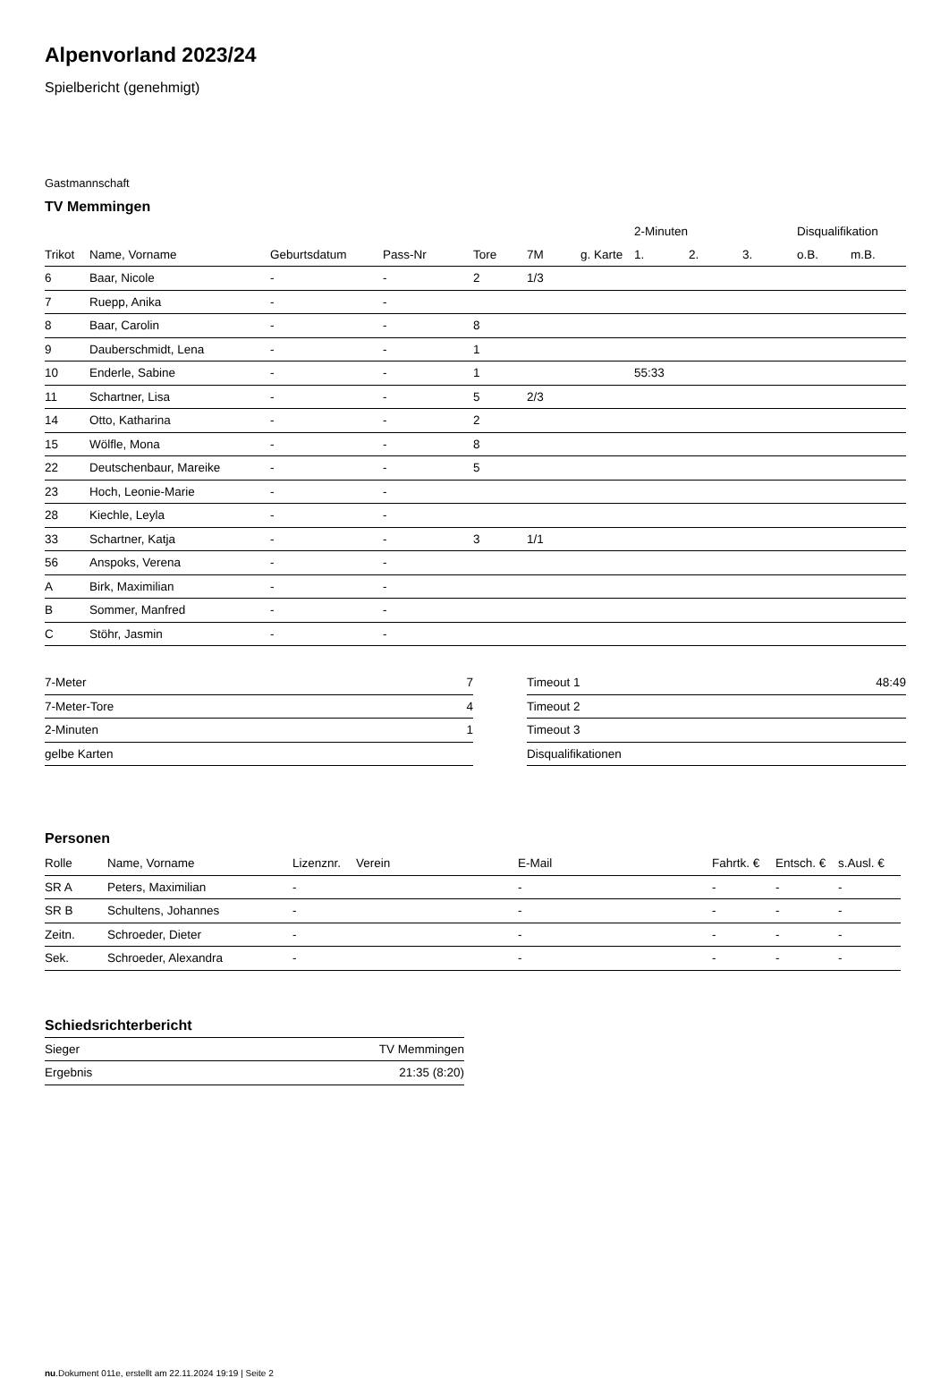Alpenvorland 2023/24
Spielbericht (genehmigt)
Gastmannschaft
TV Memmingen
| | | | | | | | 2-Minuten | | | Disqualifikation | |
| --- | --- | --- | --- | --- | --- | --- | --- | --- | --- | --- | --- |
| Trikot | Name, Vorname | Geburtsdatum | Pass-Nr | Tore | 7M | g. Karte | 1. | 2. | 3. | o.B. | m.B. |
| 6 | Baar, Nicole | - | - | 2 | 1/3 | | | | | | |
| 7 | Ruepp, Anika | - | - | | | | | | | | |
| 8 | Baar, Carolin | - | - | 8 | | | | | | | |
| 9 | Dauberschmidt, Lena | - | - | 1 | | | | | | | |
| 10 | Enderle, Sabine | - | - | 1 | | | 55:33 | | | | |
| 11 | Schartner, Lisa | - | - | 5 | 2/3 | | | | | | |
| 14 | Otto, Katharina | - | - | 2 | | | | | | | |
| 15 | Wölfle, Mona | - | - | 8 | | | | | | | |
| 22 | Deutschenbaur, Mareike | - | - | 5 | | | | | | | |
| 23 | Hoch, Leonie-Marie | - | - | | | | | | | | |
| 28 | Kiechle, Leyla | - | - | | | | | | | | |
| 33 | Schartner, Katja | - | - | 3 | 1/1 | | | | | | |
| 56 | Anspoks, Verena | - | - | | | | | | | | |
| A | Birk, Maximilian | - | - | | | | | | | | |
| B | Sommer, Manfred | - | - | | | | | | | | |
| C | Stöhr, Jasmin | - | - | | | | | | | | |
| 7-Meter | 7 |
| 7-Meter-Tore | 4 |
| 2-Minuten | 1 |
| gelbe Karten | |
| Timeout 1 | 48:49 |
| Timeout 2 | |
| Timeout 3 | |
| Disqualifikationen | |
Personen
| Rolle | Name, Vorname | Lizenznr. | Verein | E-Mail | Fahrtk. € | Entsch. € | s.Ausl. € |
| --- | --- | --- | --- | --- | --- | --- | --- |
| SR A | Peters, Maximilian | - | | - | - | - | - |
| SR B | Schultens, Johannes | - | | - | - | - | - |
| Zeitn. | Schroeder, Dieter | - | | - | - | - | - |
| Sek. | Schroeder, Alexandra | - | | - | - | - | - |
Schiedsrichterbericht
| Sieger | TV Memmingen |
| Ergebnis | 21:35 (8:20) |
nu.Dokument 011e, erstellt am 22.11.2024 19:19 | Seite 2